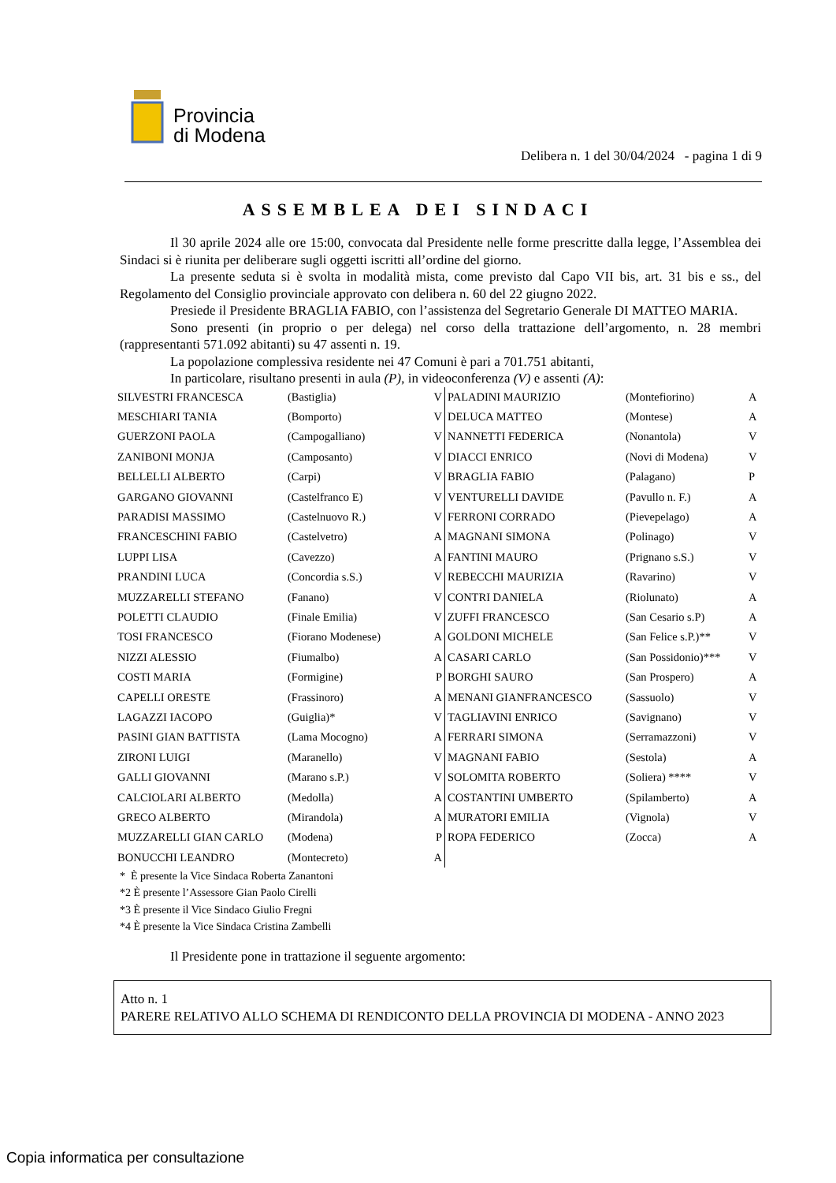Provincia
di Modena
Delibera n. 1 del 30/04/2024 - pagina 1 di 9
ASSEMBLEA DEI SINDACI
Il 30 aprile 2024 alle ore 15:00, convocata dal Presidente nelle forme prescritte dalla legge, l’Assemblea dei Sindaci si è riunita per deliberare sugli oggetti iscritti all’ordine del giorno.
La presente seduta si è svolta in modalità mista, come previsto dal Capo VII bis, art. 31 bis e ss., del Regolamento del Consiglio provinciale approvato con delibera n. 60 del 22 giugno 2022.
Presiede il Presidente BRAGLIA FABIO, con l’assistenza del Segretario Generale DI MATTEO MARIA.
Sono presenti (in proprio o per delega) nel corso della trattazione dell’argomento, n. 28 membri (rappresentanti 571.092 abitanti) su 47 assenti n. 19.
La popolazione complessiva residente nei 47 Comuni è pari a 701.751 abitanti,
In particolare, risultano presenti in aula (P), in videoconferenza (V) e assenti (A):
| SILVESTRI FRANCESCA | (Bastiglia) | V | PALADINI MAURIZIO | (Montefiorino) | A |
| MESCHIARI TANIA | (Bomporto) | V | DELUCA MATTEO | (Montese) | A |
| GUERZONI PAOLA | (Campogalliano) | V | NANNETTI FEDERICA | (Nonantola) | V |
| ZANIBONI MONJA | (Camposanto) | V | DIACCI ENRICO | (Novi di Modena) | V |
| BELLELLI ALBERTO | (Carpi) | V | BRAGLIA FABIO | (Palagano) | P |
| GARGANO GIOVANNI | (Castelfranco E) | V | VENTURELLI DAVIDE | (Pavullo n. F.) | A |
| PARADISI MASSIMO | (Castelnuovo R.) | V | FERRONI CORRADO | (Pievepelago) | A |
| FRANCESCHINI FABIO | (Castelvetro) | A | MAGNANI SIMONA | (Polinago) | V |
| LUPPI LISA | (Cavezzo) | A | FANTINI MAURO | (Prignano s.S.) | V |
| PRANDINI LUCA | (Concordia s.S.) | V | REBECCHI MAURIZIA | (Ravarino) | V |
| MUZZARELLI STEFANO | (Fanano) | V | CONTRI DANIELA | (Riolunato) | A |
| POLETTI CLAUDIO | (Finale Emilia) | V | ZUFFI FRANCESCO | (San Cesario s.P) | A |
| TOSI FRANCESCO | (Fiorano Modenese) | A | GOLDONI MICHELE | (San Felice s.P.)** | V |
| NIZZI ALESSIO | (Fiumalbo) | A | CASARI CARLO | (San Possidonio)*** | V |
| COSTI MARIA | (Formigine) | P | BORGHI SAURO | (San Prospero) | A |
| CAPELLI ORESTE | (Frassinoro) | A | MENANI GIANFRANCESCO | (Sassuolo) | V |
| LAGAZZI IACOPO | (Guiglia)* | V | TAGLIAVINI ENRICO | (Savignano) | V |
| PASINI GIAN BATTISTA | (Lama Mocogno) | A | FERRARI SIMONA | (Serramazzoni) | V |
| ZIRONI LUIGI | (Maranello) | V | MAGNANI FABIO | (Sestola) | A |
| GALLI GIOVANNI | (Marano s.P.) | V | SOLOMITA ROBERTO | (Soliera) **** | V |
| CALCIOLARI ALBERTO | (Medolla) | A | COSTANTINI UMBERTO | (Spilamberto) | A |
| GRECO ALBERTO | (Mirandola) | A | MURATORI EMILIA | (Vignola) | V |
| MUZZARELLI GIAN CARLO | (Modena) | P | ROPA FEDERICO | (Zocca) | A |
| BONUCCHI LEANDRO | (Montecreto) | A | | | |
* È presente la Vice Sindaca Roberta Zanantoni
*2 È presente l’Assessore Gian Paolo Cirelli
*3 È presente il Vice Sindaco Giulio Fregni
*4 È presente la Vice Sindaca Cristina Zambelli
Il Presidente pone in trattazione il seguente argomento:
Atto n. 1
PARERE RELATIVO ALLO SCHEMA DI RENDICONTO DELLA PROVINCIA DI MODENA - ANNO 2023
Copia informatica per consultazione